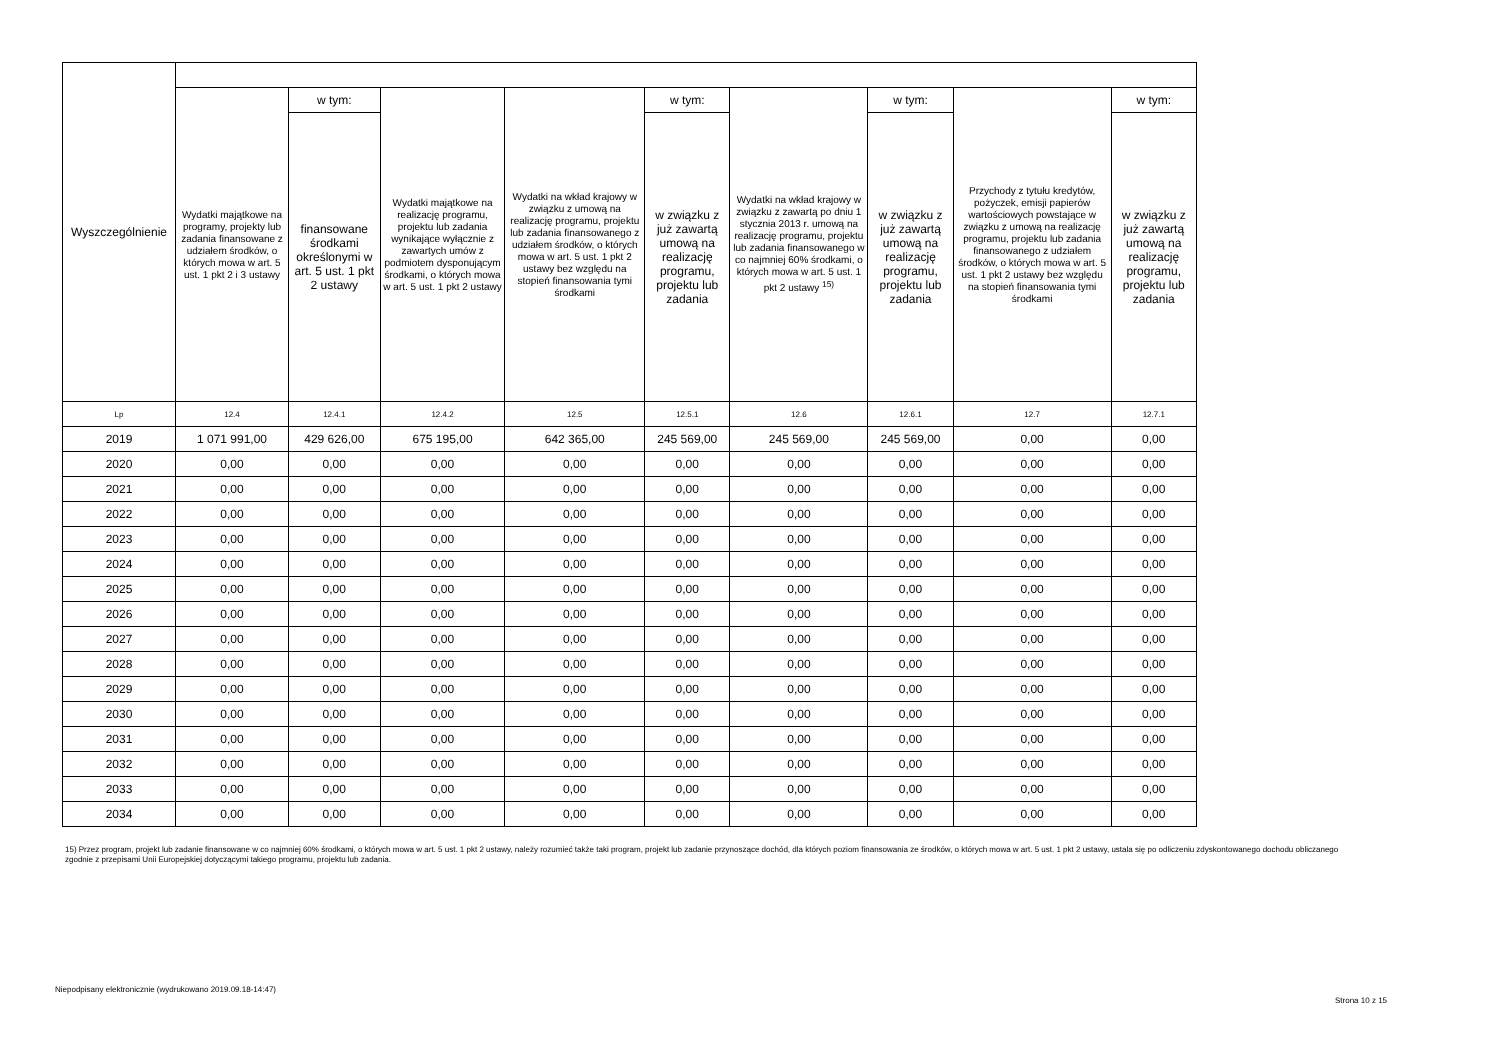| Wyszczególnienie | | | | | | | | | |
| --- | --- | --- | --- | --- | --- | --- | --- | --- | --- |
| | Wydatki majątkowe na programy, projekty lub zadania finansowane z udziałem środków, o których mowa w art. 5 ust. 1 pkt 2 i 3 ustawy | w tym: | Wydatki majątkowe na realizację programu, projektu lub zadania wynikające wyłącznie z zawartych umów z podmiotem dysponującym środkami, o których mowa w art. 5 ust. 1 pkt 2 ustawy | Wydatki na wkład krajowy w związku z umową na realizację programu, projektu lub zadania finansowanego z udziałem środków, o których mowa w art. 5 ust. 1 pkt 2 ustawy bez względu na stopień finansowania tymi środkami | w tym: | Wydatki na wkład krajowy w związku z zawartą po dniu 1 stycznia 2013 r. umową na realizację programu, projektu lub zadania finansowanego w co najmniej 60% środkami, o których mowa w art. 5 ust. 1 pkt 2 ustawy <sup>15)</sup> | w tym: | Przychody z tytułu kredytów, pożyczek, emisji papierów wartościowych powstające w związku z umową na realizację programu, projektu lub zadania finansowanego z udziałem środków, o których mowa w art. 5 ust. 1 pkt 2 ustawy bez względu na stopień finansowania tymi środkami | w tym: |
| | | finansowane środkami określonymi w art. 5 ust. 1 pkt 2 ustawy | | | w związku z już zawartą umową na realizację programu, projektu lub zadania | | w związku z już zawartą umową na realizację programu, projektu lub zadania | | w związku z już zawartą umową na realizację programu, projektu lub zadania |
| Lp | 12.4 | 12.4.1 | 12.4.2 | 12.5 | 12.5.1 | 12.6 | 12.6.1 | 12.7 | 12.7.1 |
| 2019 | 1 071 991,00 | 429 626,00 | 675 195,00 | 642 365,00 | 245 569,00 | 245 569,00 | 245 569,00 | 0,00 | 0,00 |
| 2020 | 0,00 | 0,00 | 0,00 | 0,00 | 0,00 | 0,00 | 0,00 | 0,00 | 0,00 |
| 2021 | 0,00 | 0,00 | 0,00 | 0,00 | 0,00 | 0,00 | 0,00 | 0,00 | 0,00 |
| 2022 | 0,00 | 0,00 | 0,00 | 0,00 | 0,00 | 0,00 | 0,00 | 0,00 | 0,00 |
| 2023 | 0,00 | 0,00 | 0,00 | 0,00 | 0,00 | 0,00 | 0,00 | 0,00 | 0,00 |
| 2024 | 0,00 | 0,00 | 0,00 | 0,00 | 0,00 | 0,00 | 0,00 | 0,00 | 0,00 |
| 2025 | 0,00 | 0,00 | 0,00 | 0,00 | 0,00 | 0,00 | 0,00 | 0,00 | 0,00 |
| 2026 | 0,00 | 0,00 | 0,00 | 0,00 | 0,00 | 0,00 | 0,00 | 0,00 | 0,00 |
| 2027 | 0,00 | 0,00 | 0,00 | 0,00 | 0,00 | 0,00 | 0,00 | 0,00 | 0,00 |
| 2028 | 0,00 | 0,00 | 0,00 | 0,00 | 0,00 | 0,00 | 0,00 | 0,00 | 0,00 |
| 2029 | 0,00 | 0,00 | 0,00 | 0,00 | 0,00 | 0,00 | 0,00 | 0,00 | 0,00 |
| 2030 | 0,00 | 0,00 | 0,00 | 0,00 | 0,00 | 0,00 | 0,00 | 0,00 | 0,00 |
| 2031 | 0,00 | 0,00 | 0,00 | 0,00 | 0,00 | 0,00 | 0,00 | 0,00 | 0,00 |
| 2032 | 0,00 | 0,00 | 0,00 | 0,00 | 0,00 | 0,00 | 0,00 | 0,00 | 0,00 |
| 2033 | 0,00 | 0,00 | 0,00 | 0,00 | 0,00 | 0,00 | 0,00 | 0,00 | 0,00 |
| 2034 | 0,00 | 0,00 | 0,00 | 0,00 | 0,00 | 0,00 | 0,00 | 0,00 | 0,00 |
15) Przez program, projekt lub zadanie finansowane w co najmniej 60% środkami, o których mowa w art. 5 ust. 1 pkt 2 ustawy, należy rozumieć także taki program, projekt lub zadanie przynoszące dochód, dla których poziom finansowania ze środków, o których mowa w art. 5 ust. 1 pkt 2 ustawy, ustala się po odliczeniu zdyskontowanego dochodu obliczanego zgodnie z przepisami Unii Europejskiej dotyczącymi takiego programu, projektu lub zadania.
Niepodpisany elektronicznie (wydrukowano 2019.09.18-14:47)
Strona 10 z 15